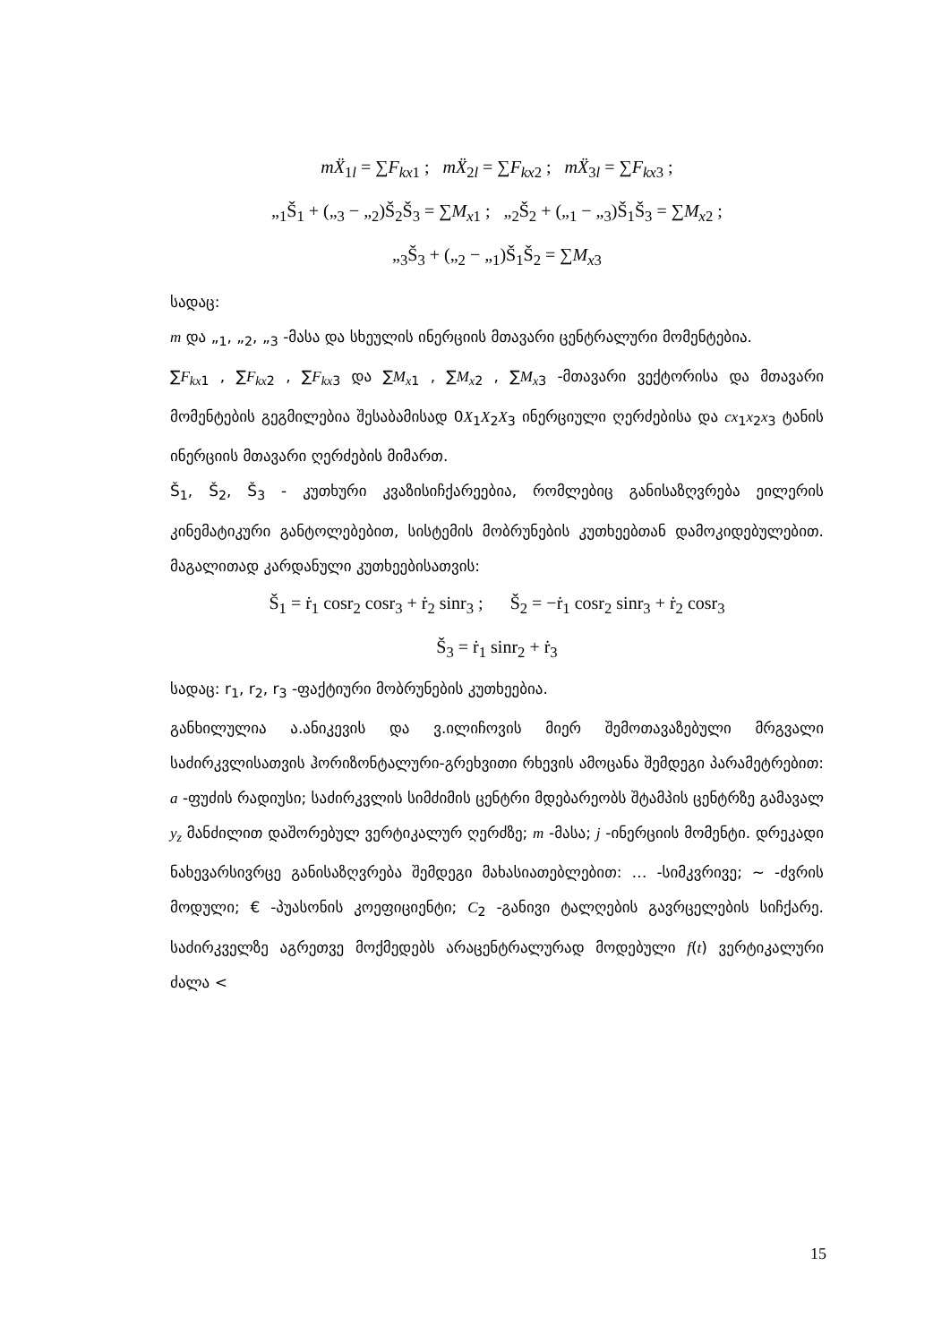mẌ<sub>1l</sub> = ∑F<sub>kx1</sub> ; mẌ<sub>2l</sub> = ∑F<sub>kx2</sub> ; mẌ<sub>3l</sub> = ∑F<sub>kx3</sub> ;
„<sub>1</sub>Š<sub>1</sub> + („<sub>3</sub> − „<sub>2</sub>)Š<sub>2</sub>Š<sub>3</sub> = ∑M<sub>x1</sub> ; „<sub>2</sub>Š<sub>2</sub> + („<sub>1</sub> − „<sub>3</sub>)Š<sub>1</sub>Š<sub>3</sub> = ∑M<sub>x2</sub> ;
„<sub>3</sub>Š<sub>3</sub> + („<sub>2</sub> − „<sub>1</sub>)Š<sub>1</sub>Š<sub>2</sub> = ∑M<sub>x3</sub>
სადაც:
m და „<sub>1</sub>, „<sub>2</sub>, „<sub>3</sub> -მასა და სხეულის ინერციის მთავარი ცენტრალური მომენტებია.
∑F<sub>kx1</sub> , ∑F<sub>kx2</sub> , ∑F<sub>kx3</sub> და ∑M<sub>x1</sub> , ∑M<sub>x2</sub> , ∑M<sub>x3</sub> -მთავარი ვექტორისა და მთავარი მომენტების გეგმილებია შესაბამისად 0X<sub>1</sub>X<sub>2</sub>X<sub>3</sub> ინერციული ღერძებისა და cx<sub>1</sub>x<sub>2</sub>x<sub>3</sub> ტანის ინერციის მთავარი ღერძების მიმართ.
Š<sub>1</sub>, Š<sub>2</sub>, Š<sub>3</sub> - კუთხური კვაზისიჩქარეებია, რომლებიც განისაზღვრება ეილერის კინემატიკური განტოლებებით, სისტემის მობრუნების კუთხეებთან დამოკიდებულებით. მაგალითად კარდანული კუთხეებისათვის:
Š<sub>1</sub> = ṙ<sub>1</sub> cosr<sub>2</sub> cosr<sub>3</sub> + ṙ<sub>2</sub> sinr<sub>3</sub> ; Š<sub>2</sub> = −ṙ<sub>1</sub> cosr<sub>2</sub> sinr<sub>3</sub> + ṙ<sub>2</sub> cosr<sub>3</sub>
Š<sub>3</sub> = ṙ<sub>1</sub> sinr<sub>2</sub> + ṙ<sub>3</sub>
სადაც: r<sub>1</sub>, r<sub>2</sub>, r<sub>3</sub> -ფაქტიური მობრუნების კუთხეებია.
განხილულია ა.ანიკევის და ვ.ილიჩოვის მიერ შემოთავაზებული მრგვალი საძირკვლისათვის ჰორიზონტალური-გრეხვითი რხევის ამოცანა შემდეგი პარამეტრებით: a -ფუძის რადიუსი; საძირკვლის სიმძიმის ცენტრი მდებარეობს შტამპის ცენტრზე გამავალ y<sub>z</sub> მანძილით დაშორებულ ვერტიკალურ ღერძზე; m -მასა; j -ინერციის მომენტი. დრეკადი ნახევარსივრცე განისაზღვრება შემდეგი მახასიათებლებით: … -სიმკვრივე; ~ -ძვრის მოდული; € -პუასონის კოეფიციენტი; C<sub>2</sub> -განივი ტალღების გავრცელების სიჩქარე. საძირკველზე აგრეთვე მოქმედებს არაცენტრალურად მოდებული f(t) ვერტიკალური ძალა <
15